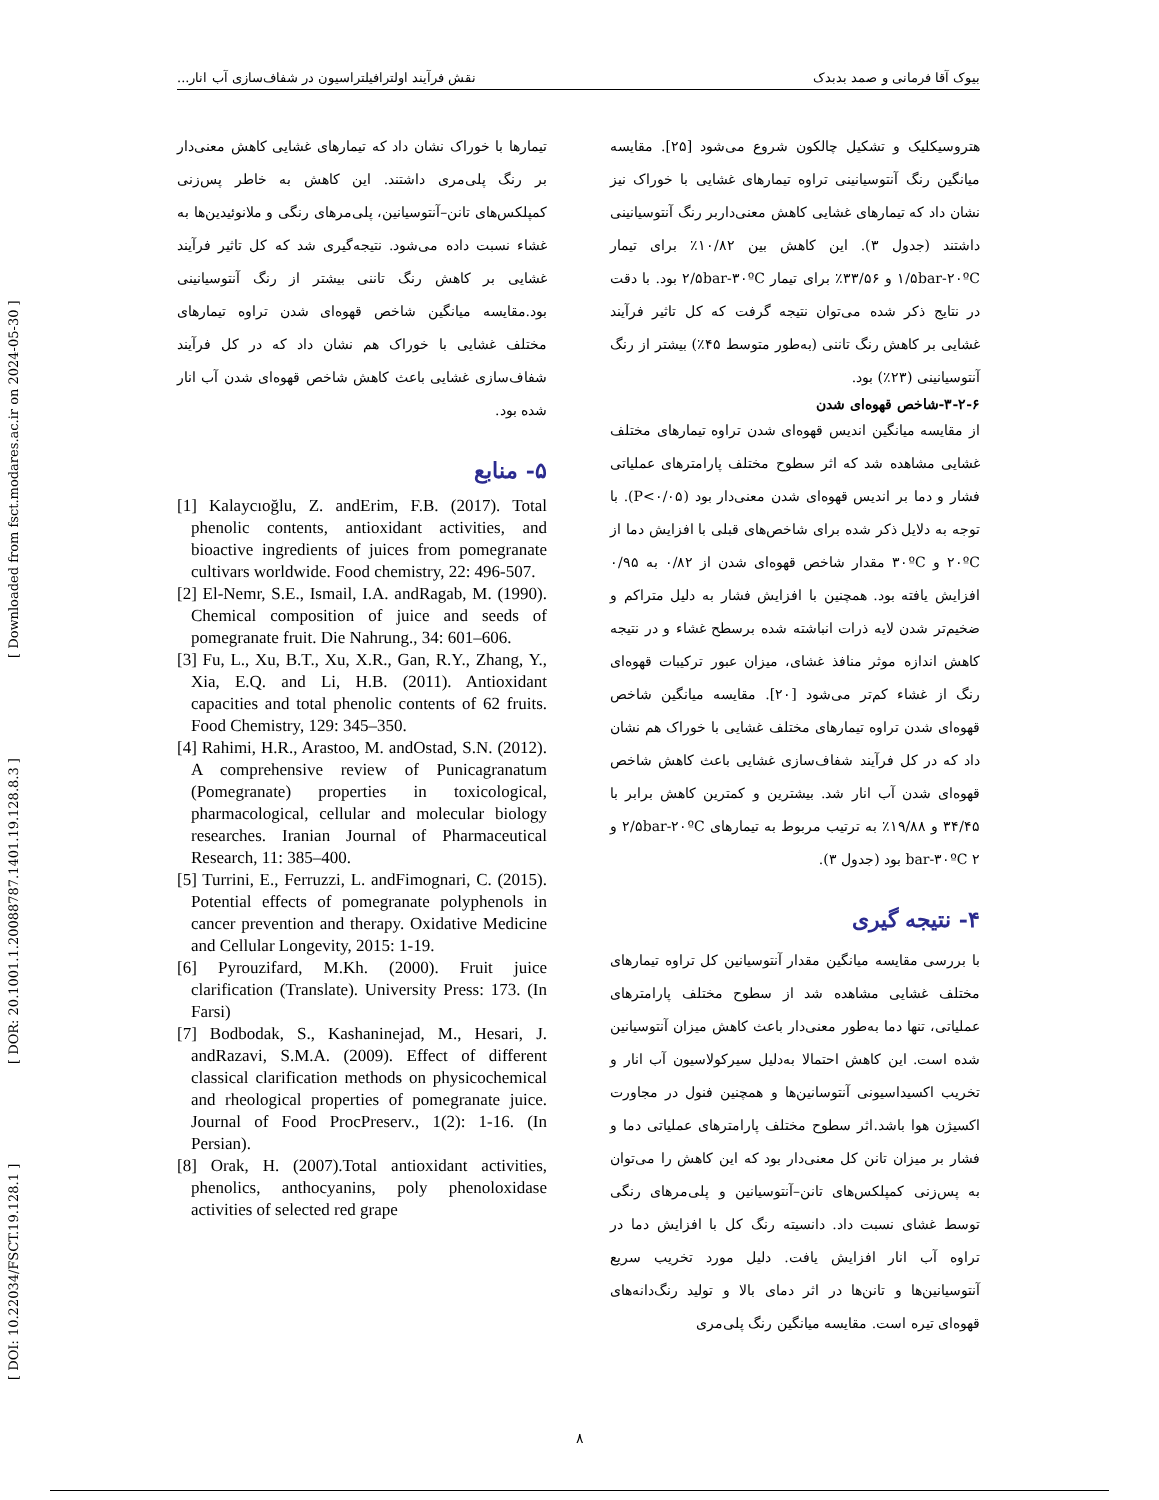[ DOI: 10.22034/FSCT.19.128.1 ] [ DOR: 20.1001.1.20088787.1401.19.128.8.3 ] [ Downloaded from fsct.modares.ac.ir on 2024-05-30 ]
بیوک آقا فرمانی و صمد بدبدک نقش فرآیند اولترافیلتراسیون در شفاف‌سازی آب انار...
هتروسیکلیک و تشکیل چالکون شروع می‌شود [۲۵]. مقایسه میانگین رنگ آنتوسیانینی تراوه تیمارهای غشایی با خوراک نیز نشان داد که تیمارهای غشایی کاهش معنی‌داربر رنگ آنتوسیانینی داشتند (جدول ۳). این کاهش بین ۱۰/۸۲٪ برای تیمار ۱/۵bar-۲۰ºC و ۳۳/۵۶٪ برای تیمار ۲/۵bar-۳۰ºC بود. با دقت در نتایج ذکر شده می‌توان نتیجه گرفت که کل تاثیر فرآیند غشایی بر کاهش رنگ تاننی (به‌طور متوسط ۴۵٪) بیشتر از رنگ آنتوسیانینی (۲۳٪) بود.
۳-۲-۶-شاخص قهوه‌ای شدن
از مقایسه میانگین اندیس قهوه‌ای شدن تراوه تیمارهای مختلف غشایی مشاهده شد که اثر سطوح مختلف پارامترهای عملیاتی فشار و دما بر اندیس قهوه‌ای شدن معنی‌دار بود (P<۰/۰۵). با توجه به دلایل ذکر شده برای شاخص‌های قبلی با افزایش دما از ۲۰ºC و ۳۰ºC مقدار شاخص قهوه‌ای شدن از ۰/۸۲ به ۰/۹۵ افزایش یافته بود. همچنین با افزایش فشار به دلیل متراکم و ضخیم‌تر شدن لایه ذرات انباشته شده برسطح غشاء و در نتیجه کاهش اندازه موثر منافذ غشای، میزان عبور ترکیبات قهوه‌ای رنگ از غشاء کم‌تر می‌شود [۲۰]. مقایسه میانگین شاخص قهوه‌ای شدن تراوه تیمارهای مختلف غشایی با خوراک هم نشان داد که در کل فرآیند شفاف‌سازی غشایی باعث کاهش شاخص قهوه‌ای شدن آب انار شد. بیشترین و کمترین کاهش برابر با ۳۴/۴۵ و ۱۹/۸۸٪ به ترتیب مربوط به تیمارهای ۲/۵bar-۲۰ºC و bar-۳۰ºC ۲ بود (جدول ۳).
۴- نتیجه گیری
با بررسی مقایسه میانگین مقدار آنتوسیانین کل تراوه تیمارهای مختلف غشایی مشاهده شد از سطوح مختلف پارامترهای عملیاتی، تنها دما به‌طور معنی‌دار باعث کاهش میزان آنتوسیانین شده است. این کاهش احتمالا به‌دلیل سیرکولاسیون آب انار و تخریب اکسیداسیونی آنتوسانین‌ها و همچنین فنول در مجاورت اکسیژن هوا باشد.اثر سطوح مختلف پارامترهای عملیاتی دما و فشار بر میزان تانن کل معنی‌دار بود که این کاهش را می‌توان به پس‌زنی کمپلکس‌های تانن–آنتوسیانین و پلی‌مرهای رنگی توسط غشای نسبت داد. دانسیته رنگ کل با افزایش دما در تراوه آب انار افزایش یافت. دلیل مورد تخریب سریع آنتوسیانین‌ها و تانن‌ها در اثر دمای بالا و تولید رنگ‌دانه‌های قهوه‌ای تیره است. مقایسه میانگین رنگ پلی‌مری
تیمارها با خوراک نشان داد که تیمارهای غشایی کاهش معنی‌دار بر رنگ پلی‌مری داشتند. این کاهش به خاطر پس‌زنی کمپلکس‌های تانن–آنتوسیانین، پلی‌مرهای رنگی و ملانوئیدین‌ها به غشاء نسبت داده می‌شود. نتیجه‌گیری شد که کل تاثیر فرآیند غشایی بر کاهش رنگ تاننی بیشتر از رنگ آنتوسیانینی بود.مقایسه میانگین شاخص قهوه‌ای شدن تراوه تیمارهای مختلف غشایی با خوراک هم نشان داد که در کل فرآیند شفاف‌سازی غشایی باعث کاهش شاخص قهوه‌ای شدن آب انار شده بود.
۵- منابع
[1] Kalaycıoğlu, Z. andErim, F.B. (2017). Total phenolic contents, antioxidant activities, and bioactive ingredients of juices from pomegranate cultivars worldwide. Food chemistry, 22: 496-507.
[2] El-Nemr, S.E., Ismail, I.A. andRagab, M. (1990). Chemical composition of juice and seeds of pomegranate fruit. Die Nahrung., 34: 601–606.
[3] Fu, L., Xu, B.T., Xu, X.R., Gan, R.Y., Zhang, Y., Xia, E.Q. and Li, H.B. (2011). Antioxidant capacities and total phenolic contents of 62 fruits. Food Chemistry, 129: 345–350.
[4] Rahimi, H.R., Arastoo, M. andOstad, S.N. (2012). A comprehensive review of Punicagranatum (Pomegranate) properties in toxicological, pharmacological, cellular and molecular biology researches. Iranian Journal of Pharmaceutical Research, 11: 385–400.
[5] Turrini, E., Ferruzzi, L. andFimognari, C. (2015). Potential effects of pomegranate polyphenols in cancer prevention and therapy. Oxidative Medicine and Cellular Longevity, 2015: 1-19.
[6] Pyrouzifard, M.Kh. (2000). Fruit juice clarification (Translate). University Press: 173. (In Farsi)
[7] Bodbodak, S., Kashaninejad, M., Hesari, J. andRazavi, S.M.A. (2009). Effect of different classical clarification methods on physicochemical and rheological properties of pomegranate juice. Journal of Food ProcPreserv., 1(2): 1-16. (In Persian).
[8] Orak, H. (2007).Total antioxidant activities, phenolics, anthocyanins, poly phenoloxidase activities of selected red grape
۸